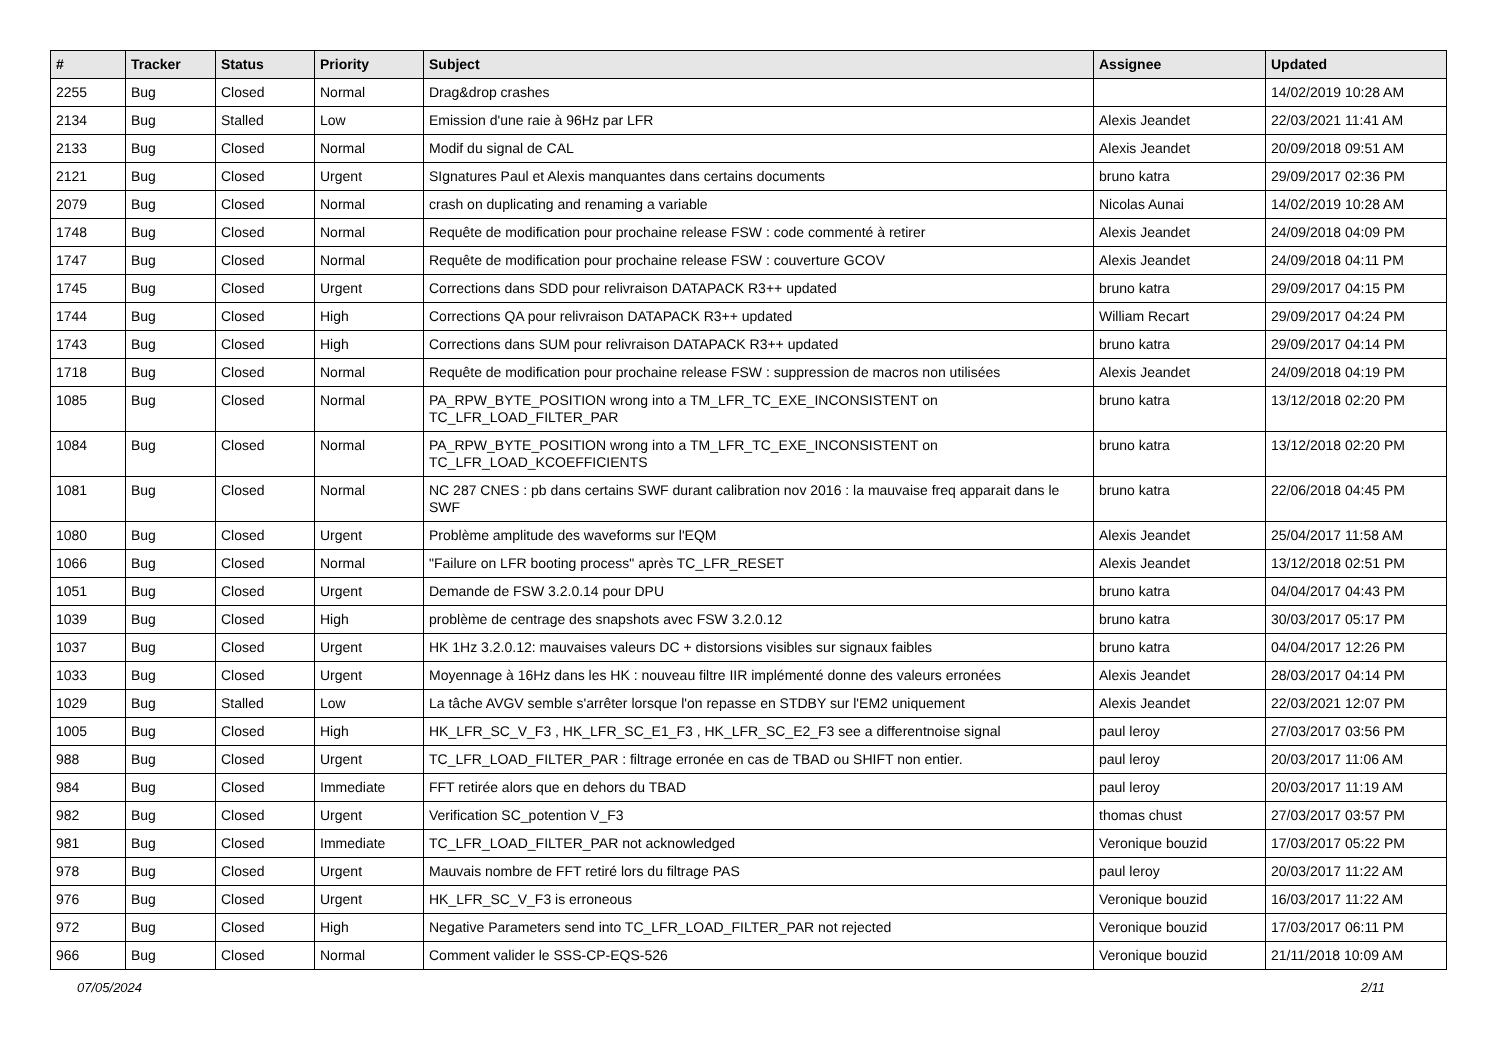| # | Tracker | Status | Priority | Subject | Assignee | Updated |
| --- | --- | --- | --- | --- | --- | --- |
| 2255 | Bug | Closed | Normal | Drag&drop crashes | | 14/02/2019 10:28 AM |
| 2134 | Bug | Stalled | Low | Emission d'une raie à 96Hz par LFR | Alexis Jeandet | 22/03/2021 11:41 AM |
| 2133 | Bug | Closed | Normal | Modif du signal de CAL | Alexis Jeandet | 20/09/2018 09:51 AM |
| 2121 | Bug | Closed | Urgent | SIgnatures Paul et Alexis manquantes dans certains documents | bruno katra | 29/09/2017 02:36 PM |
| 2079 | Bug | Closed | Normal | crash on duplicating and renaming a variable | Nicolas Aunai | 14/02/2019 10:28 AM |
| 1748 | Bug | Closed | Normal | Requête de modification pour prochaine release FSW : code commenté à retirer | Alexis Jeandet | 24/09/2018 04:09 PM |
| 1747 | Bug | Closed | Normal | Requête de modification pour prochaine release FSW : couverture GCOV | Alexis Jeandet | 24/09/2018 04:11 PM |
| 1745 | Bug | Closed | Urgent | Corrections dans SDD pour relivraison DATAPACK R3++ updated | bruno katra | 29/09/2017 04:15 PM |
| 1744 | Bug | Closed | High | Corrections QA pour relivraison DATAPACK R3++ updated | William Recart | 29/09/2017 04:24 PM |
| 1743 | Bug | Closed | High | Corrections dans SUM pour relivraison DATAPACK R3++ updated | bruno katra | 29/09/2017 04:14 PM |
| 1718 | Bug | Closed | Normal | Requête de modification pour prochaine release FSW : suppression de macros non utilisées | Alexis Jeandet | 24/09/2018 04:19 PM |
| 1085 | Bug | Closed | Normal | PA_RPW_BYTE_POSITION wrong into a TM_LFR_TC_EXE_INCONSISTENT on TC_LFR_LOAD_FILTER_PAR | bruno katra | 13/12/2018 02:20 PM |
| 1084 | Bug | Closed | Normal | PA_RPW_BYTE_POSITION wrong into a TM_LFR_TC_EXE_INCONSISTENT on TC_LFR_LOAD_KCOEFFICIENTS | bruno katra | 13/12/2018 02:20 PM |
| 1081 | Bug | Closed | Normal | NC 287 CNES : pb dans certains SWF durant calibration nov 2016 : la mauvaise freq apparait dans le SWF | bruno katra | 22/06/2018 04:45 PM |
| 1080 | Bug | Closed | Urgent | Problème amplitude des waveforms sur l'EQM | Alexis Jeandet | 25/04/2017 11:58 AM |
| 1066 | Bug | Closed | Normal | "Failure on LFR booting process" après TC_LFR_RESET | Alexis Jeandet | 13/12/2018 02:51 PM |
| 1051 | Bug | Closed | Urgent | Demande de FSW 3.2.0.14 pour DPU | bruno katra | 04/04/2017 04:43 PM |
| 1039 | Bug | Closed | High | problème de centrage des snapshots avec FSW 3.2.0.12 | bruno katra | 30/03/2017 05:17 PM |
| 1037 | Bug | Closed | Urgent | HK 1Hz 3.2.0.12: mauvaises valeurs DC + distorsions visibles sur signaux faibles | bruno katra | 04/04/2017 12:26 PM |
| 1033 | Bug | Closed | Urgent | Moyennage à 16Hz dans les HK : nouveau filtre IIR implémenté donne des valeurs erronées | Alexis Jeandet | 28/03/2017 04:14 PM |
| 1029 | Bug | Stalled | Low | La tâche AVGV semble s'arrêter lorsque l'on repasse en STDBY sur l'EM2 uniquement | Alexis Jeandet | 22/03/2021 12:07 PM |
| 1005 | Bug | Closed | High | HK_LFR_SC_V_F3 , HK_LFR_SC_E1_F3 , HK_LFR_SC_E2_F3 see a differentnoise signal | paul leroy | 27/03/2017 03:56 PM |
| 988 | Bug | Closed | Urgent | TC_LFR_LOAD_FILTER_PAR : filtrage erronée en cas de TBAD ou SHIFT non entier. | paul leroy | 20/03/2017 11:06 AM |
| 984 | Bug | Closed | Immediate | FFT retirée alors que en dehors du TBAD | paul leroy | 20/03/2017 11:19 AM |
| 982 | Bug | Closed | Urgent | Verification SC_potention V_F3 | thomas chust | 27/03/2017 03:57 PM |
| 981 | Bug | Closed | Immediate | TC_LFR_LOAD_FILTER_PAR not acknowledged | Veronique bouzid | 17/03/2017 05:22 PM |
| 978 | Bug | Closed | Urgent | Mauvais nombre de FFT retiré lors du filtrage PAS | paul leroy | 20/03/2017 11:22 AM |
| 976 | Bug | Closed | Urgent | HK_LFR_SC_V_F3 is erroneous | Veronique bouzid | 16/03/2017 11:22 AM |
| 972 | Bug | Closed | High | Negative Parameters send into TC_LFR_LOAD_FILTER_PAR not rejected | Veronique bouzid | 17/03/2017 06:11 PM |
| 966 | Bug | Closed | Normal | Comment valider le SSS-CP-EQS-526 | Veronique bouzid | 21/11/2018 10:09 AM |
07/05/2024 2/11